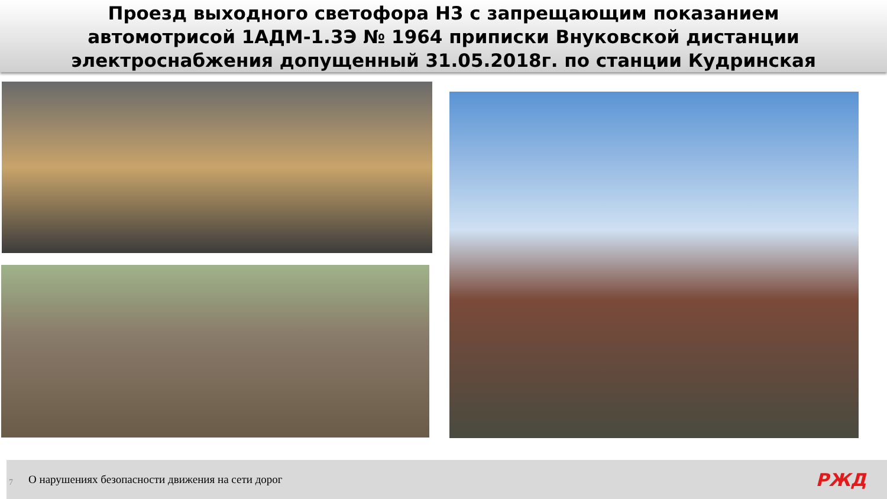Проезд выходного светофора Н3 с запрещающим показанием
автомотрисой 1АДМ-1.3Э № 1964 приписки Внуковской дистанции
электроснабжения допущенный 31.05.2018г. по станции Кудринская
7 О нарушениях безопасности движения на сети дорог РЖД